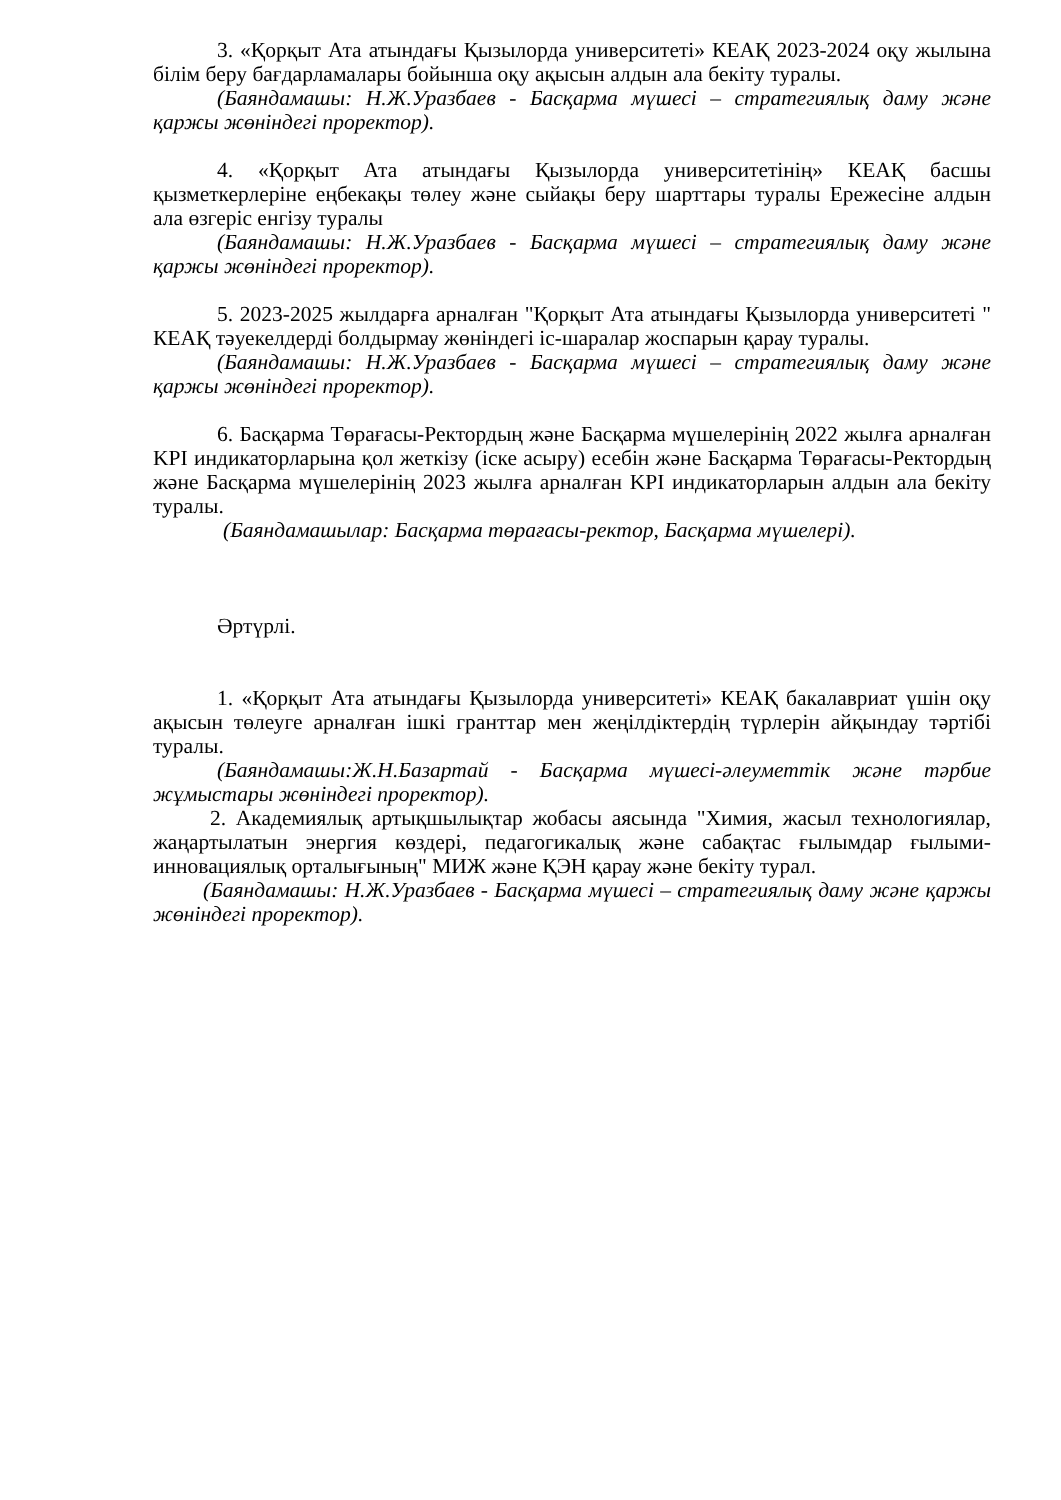3. «Қорқыт Ата атындағы Қызылорда университеті» КЕАҚ 2023-2024 оқу жылына білім беру бағдарламалары бойынша оқу ақысын алдын ала бекіту туралы.
(Баяндамашы: Н.Ж.Уразбаев - Басқарма мүшесі – стратегиялық даму және қаржы жөніндегі проректор).
4. «Қорқыт Ата атындағы Қызылорда университетінің» КЕАҚ басшы қызметкерлеріне еңбекақы төлеу және сыйақы беру шарттары туралы Ережесіне алдын ала өзгеріс енгізу туралы
(Баяндамашы: Н.Ж.Уразбаев - Басқарма мүшесі – стратегиялық даму және қаржы жөніндегі проректор).
5. 2023-2025 жылдарға арналған "Қорқыт Ата атындағы Қызылорда университеті " КЕАҚ тәуекелдерді болдырмау жөніндегі іс-шаралар жоспарын қарау туралы.
(Баяндамашы: Н.Ж.Уразбаев - Басқарма мүшесі – стратегиялық даму және қаржы жөніндегі проректор).
6. Басқарма Төрағасы-Ректордың және Басқарма мүшелерінің 2022 жылға арналған KPI индикаторларына қол жеткізу (іске асыру) есебін және Басқарма Төрағасы-Ректордың және Басқарма мүшелерінің 2023 жылға арналған KPI индикаторларын алдын ала бекіту туралы.
(Баяндамашылар: Басқарма төрағасы-ректор, Басқарма мүшелері).
Әртүрлі.
1. «Қорқыт Ата атындағы Қызылорда университеті» КЕАҚ бакалавриат үшін оқу ақысын төлеуге арналған ішкі гранттар мен жеңілдіктердің түрлерін айқындау тәртібі туралы.
(Баяндамашы:Ж.Н.Базартай - Басқарма мүшесі-әлеуметтік және тәрбие жұмыстары жөніндегі проректор).
2. Академиялық артықшылықтар жобасы аясында "Химия, жасыл технологиялар, жаңартылатын энергия көздері, педагогикалық және сабақтас ғылымдар ғылыми-инновациялық орталығының" МИЖ және ҚЭН қарау және бекіту турал.
(Баяндамашы: Н.Ж.Уразбаев - Басқарма мүшесі – стратегиялық даму және қаржы жөніндегі проректор).